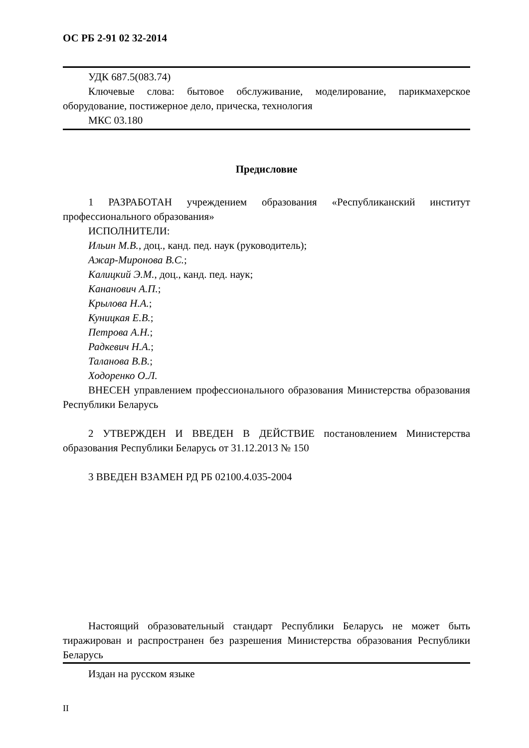ОС РБ 2-91 02 32-2014
УДК 687.5(083.74)
Ключевые слова: бытовое обслуживание, моделирование, парикмахерское оборудование, постижерное дело, прическа, технология
МКС 03.180
Предисловие
1 РАЗРАБОТАН учреждением образования «Республиканский институт профессионального образования»
ИСПОЛНИТЕЛИ:
Ильин М.В., доц., канд. пед. наук (руководитель);
Ажар-Миронова В.С.;
Калицкий Э.М., доц., канд. пед. наук;
Кананович А.П.;
Крылова Н.А.;
Куницкая Е.В.;
Петрова А.Н.;
Радкевич Н.А.;
Таланова В.В.;
Ходоренко О.Л.
ВНЕСЕН управлением профессионального образования Министерства образования Республики Беларусь
2 УТВЕРЖДЕН И ВВЕДЕН В ДЕЙСТВИЕ постановлением Министерства образования Республики Беларусь от 31.12.2013 № 150
3 ВВЕДЕН ВЗАМЕН РД РБ 02100.4.035-2004
Настоящий образовательный стандарт Республики Беларусь не может быть тиражирован и распространен без разрешения Министерства образования Республики Беларусь
Издан на русском языке
II